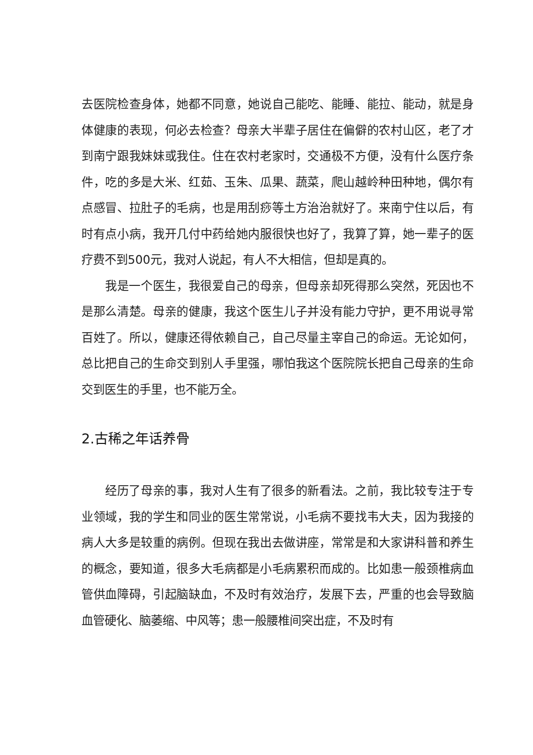去医院检查身体，她都不同意，她说自己能吃、能睡、能拉、能动，就是身体健康的表现，何必去检查？母亲大半辈子居住在偏僻的农村山区，老了才到南宁跟我妹妹或我住。住在农村老家时，交通极不方便，没有什么医疗条件，吃的多是大米、红茹、玉朱、瓜果、蔬菜，爬山越岭种田种地，偶尔有点感冒、拉肚子的毛病，也是用刮痧等土方治治就好了。来南宁住以后，有时有点小病，我开几付中药给她内服很快也好了，我算了算，她一辈子的医疗费不到500元，我对人说起，有人不大相信，但却是真的。
我是一个医生，我很爱自己的母亲，但母亲却死得那么突然，死因也不是那么清楚。母亲的健康，我这个医生儿子并没有能力守护，更不用说寻常百姓了。所以，健康还得依赖自己，自己尽量主宰自己的命运。无论如何，总比把自己的生命交到别人手里强，哪怕我这个医院院长把自己母亲的生命交到医生的手里，也不能万全。
2.古稀之年话养骨
经历了母亲的事，我对人生有了很多的新看法。之前，我比较专注于专业领域，我的学生和同业的医生常常说，小毛病不要找韦大夫，因为我接的病人大多是较重的病例。但现在我出去做讲座，常常是和大家讲科普和养生的概念，要知道，很多大毛病都是小毛病累积而成的。比如患一般颈椎病血管供血障碍，引起脑缺血，不及时有效治疗，发展下去，严重的也会导致脑血管硬化、脑萎缩、中风等；患一般腰椎间突出症，不及时有